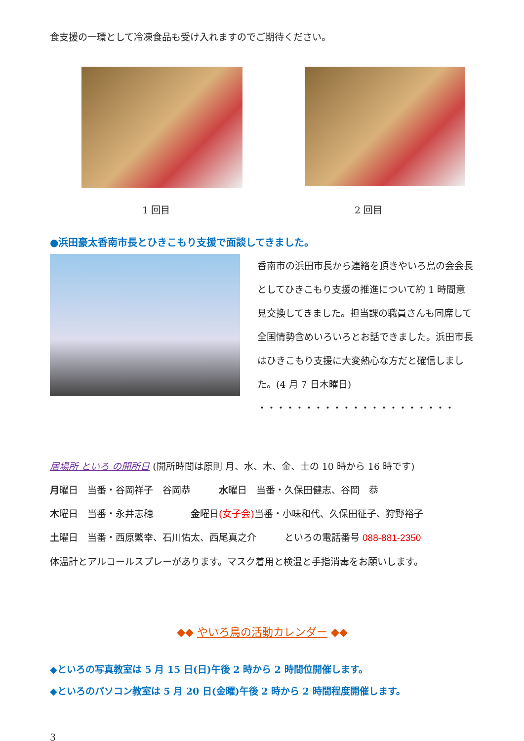食支援の一環として冷凍食品も受け入れますのでご期待ください。
1 回目 2 回目
●浜田豪太香南市長とひきこもり支援で面談してきました。
香南市の浜田市長から連絡を頂きやいろ鳥の会会長としてひきこもり支援の推進について約 1 時間意見交換してきました。担当課の職員さんも同席して全国情勢含めいろいろとお話できました。浜田市長はひきこもり支援に大変熱心な方だと確信しました。(4 月 7 日木曜日)
・・・・・・・・・・・・・・・・・・・・・
居場所 といろ の開所日 (開所時間は原則 月、水、木、金、土の 10 時から 16 時です)
月曜日　当番・谷岡祥子　谷岡恭　　　水曜日　当番・久保田健志、谷岡　恭
木曜日　当番・永井志穂　　　　金曜日(女子会) 当番・小味和代、久保田征子、狩野裕子
土曜日　当番・西原繁幸、石川佑太、西尾真之介　　　といろの電話番号 088-881-2350
体温計とアルコールスプレーがあります。マスク着用と検温と手指消毒をお願いします。
◆◆ やいろ鳥の活動カレンダー ◆◆
◆といろの写真教室は 5 月 15 日(日)午後 2 時から 2 時間位開催します。
◆といろのパソコン教室は 5 月 20 日(金曜)午後 2 時から 2 時間程度開催します。
3